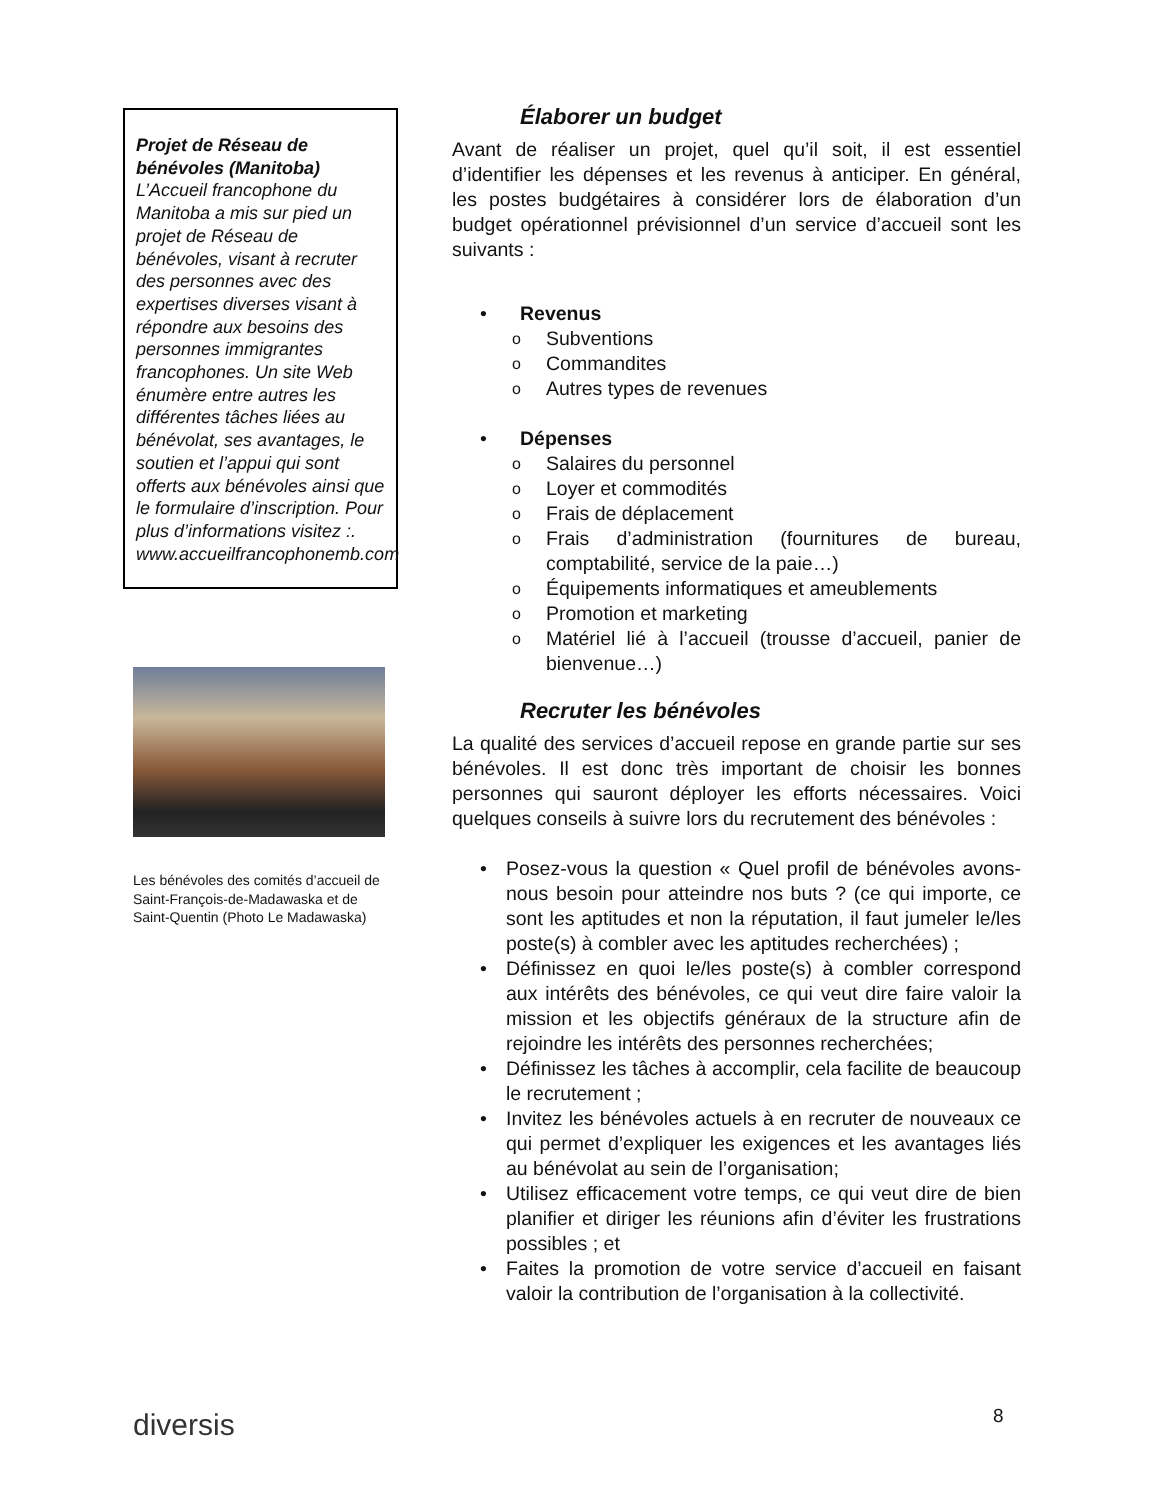Projet de Réseau de bénévoles (Manitoba)
L’Accueil francophone du Manitoba a mis sur pied un projet de Réseau de bénévoles, visant à recruter des personnes avec des expertises diverses visant à répondre aux besoins des personnes immigrantes francophones. Un site Web énumère entre autres les différentes tâches liées au bénévolat, ses avantages, le soutien et l’appui qui sont offerts aux bénévoles ainsi que le formulaire d’inscription. Pour plus d’informations visitez :. www.accueilfrancophonemb.com
Les bénévoles des comités d’accueil de Saint-François-de-Madawaska et de Saint-Quentin (Photo Le Madawaska)
Élaborer un budget
Avant de réaliser un projet, quel qu’il soit, il est essentiel d’identifier les dépenses et les revenus à anticiper. En général, les postes budgétaires à considérer lors de élaboration d’un budget opérationnel prévisionnel d’un service d’accueil sont les suivants :
• Revenus
o Subventions
o Commandites
o Autres types de revenues
• Dépenses
o Salaires du personnel
o Loyer et commodités
o Frais de déplacement
o Frais d’administration (fournitures de bureau, comptabilité, service de la paie…)
o Équipements informatiques et ameublements
o Promotion et marketing
o Matériel lié à l’accueil (trousse d’accueil, panier de bienvenue…)
Recruter les bénévoles
La qualité des services d’accueil repose en grande partie sur ses bénévoles. Il est donc très important de choisir les bonnes personnes qui sauront déployer les efforts nécessaires. Voici quelques conseils à suivre lors du recrutement des bénévoles :
• Posez-vous la question « Quel profil de bénévoles avons-nous besoin pour atteindre nos buts ? (ce qui importe, ce sont les aptitudes et non la réputation, il faut jumeler le/les poste(s) à combler avec les aptitudes recherchées) ;
• Définissez en quoi le/les poste(s) à combler correspond aux intérêts des bénévoles, ce qui veut dire faire valoir la mission et les objectifs généraux de la structure afin de rejoindre les intérêts des personnes recherchées;
• Définissez les tâches à accomplir, cela facilite de beaucoup le recrutement ;
• Invitez les bénévoles actuels à en recruter de nouveaux ce qui permet d’expliquer les exigences et les avantages liés au bénévolat au sein de l’organisation;
• Utilisez efficacement votre temps, ce qui veut dire de bien planifier et diriger les réunions afin d’éviter les frustrations possibles ; et
• Faites la promotion de votre service d’accueil en faisant valoir la contribution de l’organisation à la collectivité.
diversis 8